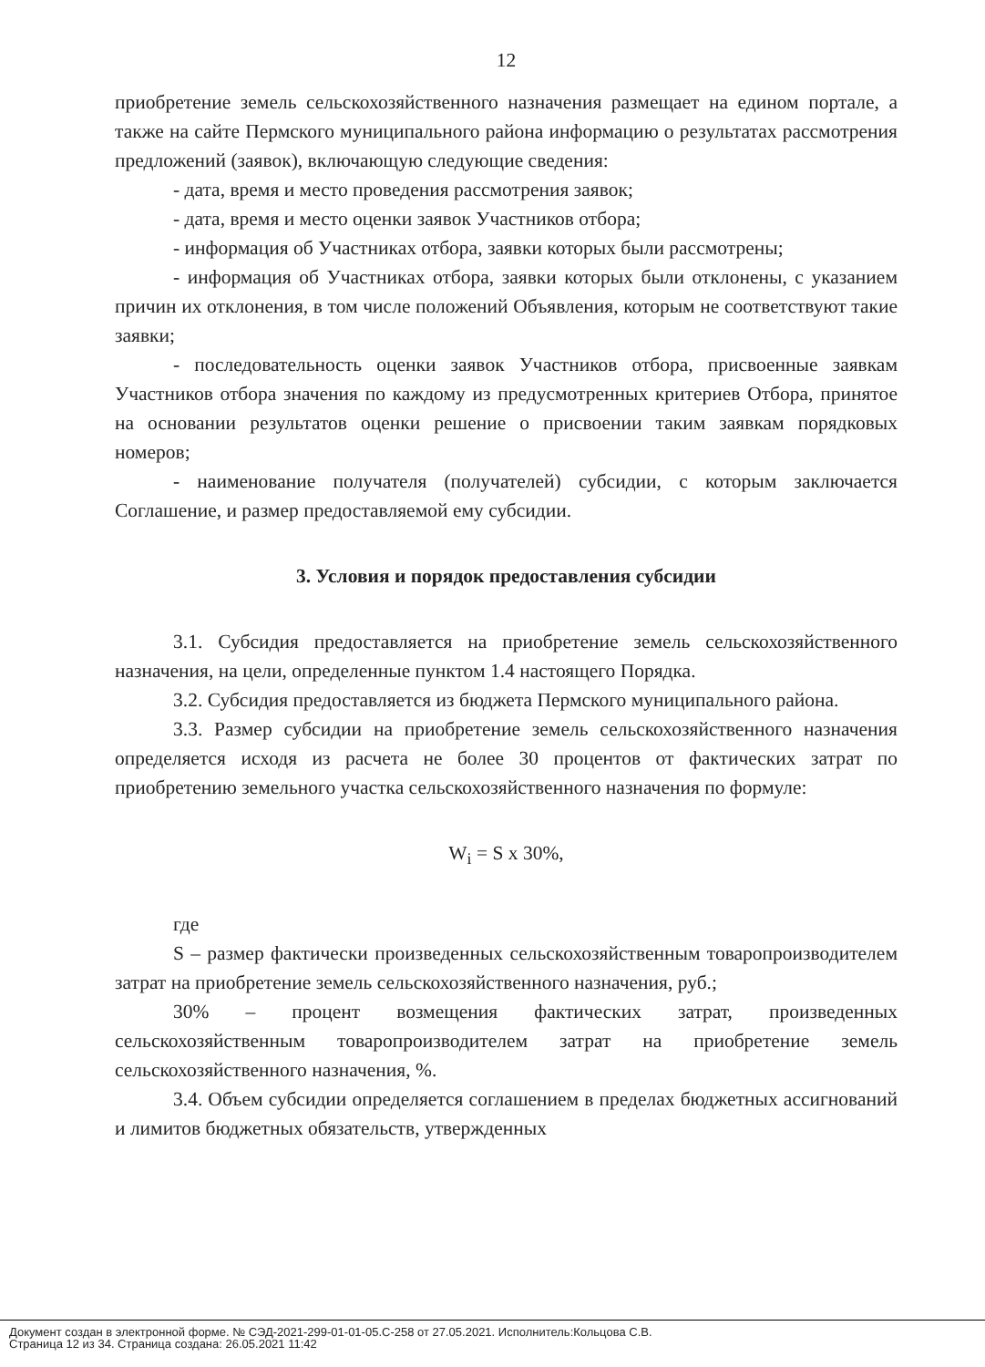12
приобретение земель сельскохозяйственного назначения размещает на едином портале, а также на сайте Пермского муниципального района информацию о результатах рассмотрения предложений (заявок), включающую следующие сведения:
- дата, время и место проведения рассмотрения заявок;
- дата, время и место оценки заявок Участников отбора;
- информация об Участниках отбора, заявки которых были рассмотрены;
- информация об Участниках отбора, заявки которых были отклонены, с указанием причин их отклонения, в том числе положений Объявления, которым не соответствуют такие заявки;
- последовательность оценки заявок Участников отбора, присвоенные заявкам Участников отбора значения по каждому из предусмотренных критериев Отбора, принятое на основании результатов оценки решение о присвоении таким заявкам порядковых номеров;
- наименование получателя (получателей) субсидии, с которым заключается Соглашение, и размер предоставляемой ему субсидии.
3. Условия и порядок предоставления субсидии
3.1. Субсидия предоставляется на приобретение земель сельскохозяйственного назначения, на цели, определенные пунктом 1.4 настоящего Порядка.
3.2. Субсидия предоставляется из бюджета Пермского муниципального района.
3.3. Размер субсидии на приобретение земель сельскохозяйственного назначения определяется исходя из расчета не более 30 процентов от фактических затрат по приобретению земельного участка сельскохозяйственного назначения по формуле:
W<sub>i</sub> = S x 30%,
где
S – размер фактически произведенных сельскохозяйственным товаропроизводителем затрат на приобретение земель сельскохозяйственного назначения, руб.;
30% – процент возмещения фактических затрат, произведенных сельскохозяйственным товаропроизводителем затрат на приобретение земель сельскохозяйственного назначения, %.
3.4. Объем субсидии определяется соглашением в пределах бюджетных ассигнований и лимитов бюджетных обязательств, утвержденных
Документ создан в электронной форме. № СЭД-2021-299-01-01-05.С-258 от 27.05.2021. Исполнитель:Кольцова С.В.
Страница 12 из 34. Страница создана: 26.05.2021 11:42